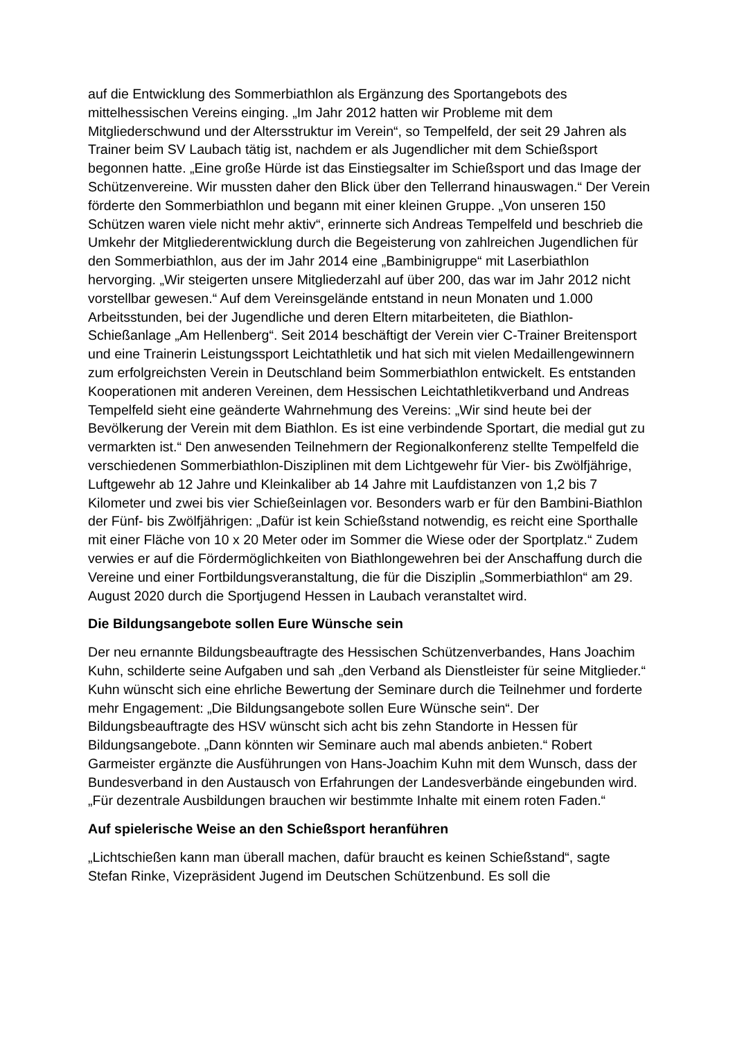auf die Entwicklung des Sommerbiathlon als Ergänzung des Sportangebots des mittelhessischen Vereins einging. „Im Jahr 2012 hatten wir Probleme mit dem Mitgliederschwund und der Altersstruktur im Verein“, so Tempelfeld, der seit 29 Jahren als Trainer beim SV Laubach tätig ist, nachdem er als Jugendlicher mit dem Schießsport begonnen hatte. „Eine große Hürde ist das Einstiegsalter im Schießsport und das Image der Schützenvereine. Wir mussten daher den Blick über den Tellerrand hinauswagen.“ Der Verein förderte den Sommerbiathlon und begann mit einer kleinen Gruppe. „Von unseren 150 Schützen waren viele nicht mehr aktiv“, erinnerte sich Andreas Tempelfeld und beschrieb die Umkehr der Mitgliederentwicklung durch die Begeisterung von zahlreichen Jugendlichen für den Sommerbiathlon, aus der im Jahr 2014 eine „Bambinigruppe“ mit Laserbiathlon hervorging. „Wir steigerten unsere Mitgliederzahl auf über 200, das war im Jahr 2012 nicht vorstellbar gewesen.“ Auf dem Vereinsgelände entstand in neun Monaten und 1.000 Arbeitsstunden, bei der Jugendliche und deren Eltern mitarbeiteten, die Biathlon-Schießanlage „Am Hellenberg“. Seit 2014 beschäftigt der Verein vier C-Trainer Breitensport und eine Trainerin Leistungssport Leichtathletik und hat sich mit vielen Medaillengewinnern zum erfolgreichsten Verein in Deutschland beim Sommerbiathlon entwickelt. Es entstanden Kooperationen mit anderen Vereinen, dem Hessischen Leichtathletikverband und Andreas Tempelfeld sieht eine geänderte Wahrnehmung des Vereins: „Wir sind heute bei der Bevölkerung der Verein mit dem Biathlon. Es ist eine verbindende Sportart, die medial gut zu vermarkten ist.“ Den anwesenden Teilnehmern der Regionalkonferenz stellte Tempelfeld die verschiedenen Sommerbiathlon-Disziplinen mit dem Lichtgewehr für Vier- bis Zwölfjährige, Luftgewehr ab 12 Jahre und Kleinkaliber ab 14 Jahre mit Laufdistanzen von 1,2 bis 7 Kilometer und zwei bis vier Schießeinlagen vor. Besonders warb er für den Bambini-Biathlon der Fünf- bis Zwölfjährigen: „Dafür ist kein Schießstand notwendig, es reicht eine Sporthalle mit einer Fläche von 10 x 20 Meter oder im Sommer die Wiese oder der Sportplatz.“ Zudem verwies er auf die Fördermöglichkeiten von Biathlongewehren bei der Anschaffung durch die Vereine und einer Fortbildungsveranstaltung, die für die Disziplin „Sommerbiathlon“ am 29. August 2020 durch die Sportjugend Hessen in Laubach veranstaltet wird.
Die Bildungsangebote sollen Eure Wünsche sein
Der neu ernannte Bildungsbeauftragte des Hessischen Schützenverbandes, Hans Joachim Kuhn, schilderte seine Aufgaben und sah „den Verband als Dienstleister für seine Mitglieder.“ Kuhn wünscht sich eine ehrliche Bewertung der Seminare durch die Teilnehmer und forderte mehr Engagement: „Die Bildungsangebote sollen Eure Wünsche sein“. Der Bildungsbeauftragte des HSV wünscht sich acht bis zehn Standorte in Hessen für Bildungsangebote. „Dann könnten wir Seminare auch mal abends anbieten.“ Robert Garmeister ergänzte die Ausführungen von Hans-Joachim Kuhn mit dem Wunsch, dass der Bundesverband in den Austausch von Erfahrungen der Landesverbände eingebunden wird. „Für dezentrale Ausbildungen brauchen wir bestimmte Inhalte mit einem roten Faden.“
Auf spielerische Weise an den Schießsport heranführen
„Lichtschießen kann man überall machen, dafür braucht es keinen Schießstand“, sagte Stefan Rinke, Vizepräsident Jugend im Deutschen Schützenbund. Es soll die